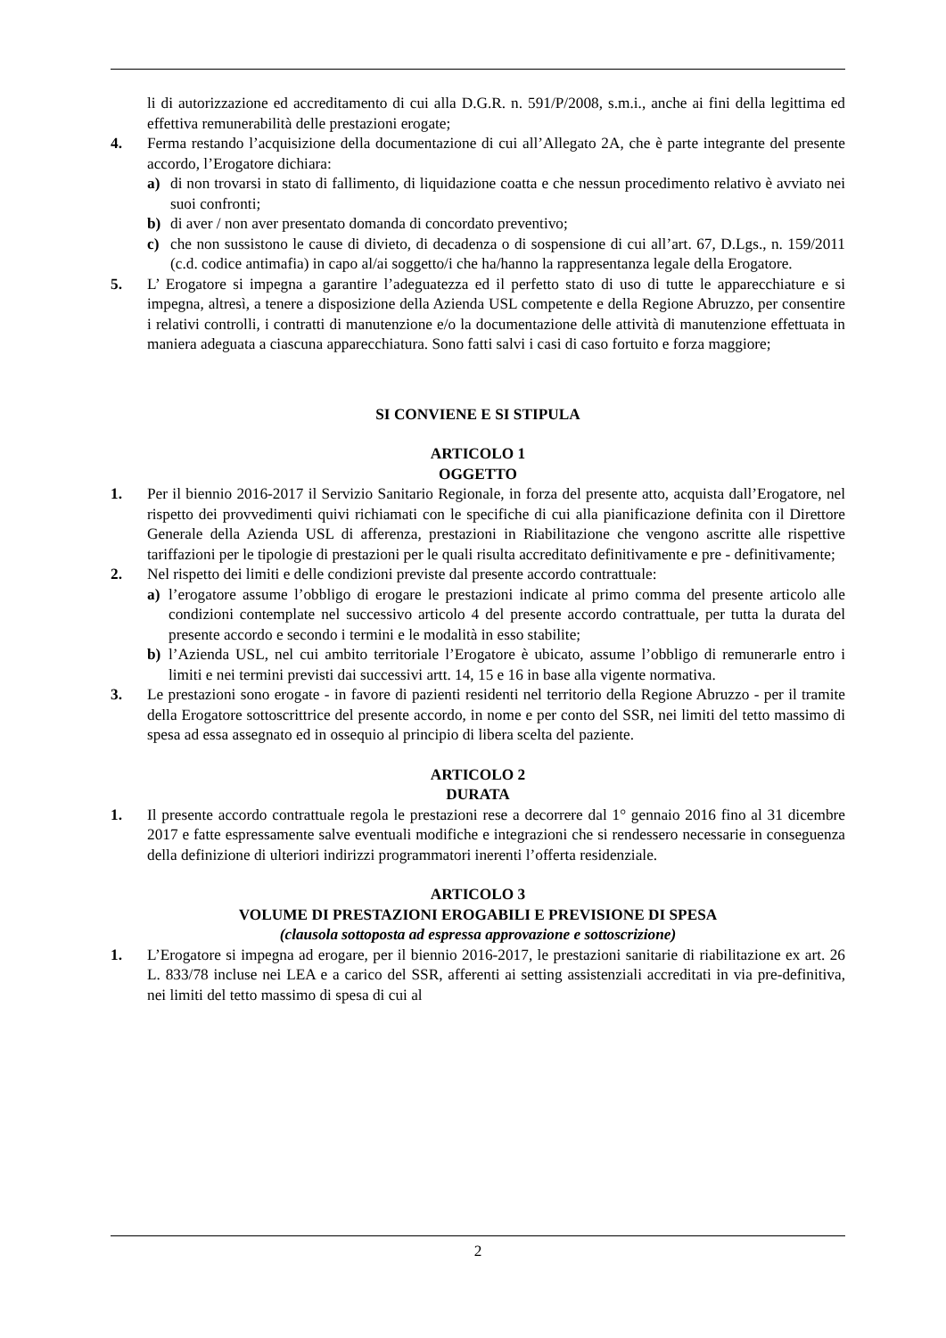li di autorizzazione ed accreditamento di cui alla D.G.R. n. 591/P/2008, s.m.i., anche ai fini della legittima ed effettiva remunerabilità delle prestazioni erogate;
4. Ferma restando l’acquisizione della documentazione di cui all’Allegato 2A, che è parte integrante del presente accordo, l’Erogatore dichiara:
a) di non trovarsi in stato di fallimento, di liquidazione coatta e che nessun procedimento relativo è avviato nei suoi confronti;
b) di aver / non aver presentato domanda di concordato preventivo;
c) che non sussistono le cause di divieto, di decadenza o di sospensione di cui all’art. 67, D.Lgs., n. 159/2011 (c.d. codice antimafia) in capo al/ai soggetto/i che ha/hanno la rappresentanza legale della Erogatore.
5. L’ Erogatore si impegna a garantire l’adeguatezza ed il perfetto stato di uso di tutte le apparecchiature e si impegna, altresì, a tenere a disposizione della Azienda USL competente e della Regione Abruzzo, per consentire i relativi controlli, i contratti di manutenzione e/o la documentazione delle attività di manutenzione effettuata in maniera adeguata a ciascuna apparecchiatura. Sono fatti salvi i casi di caso fortuito e forza maggiore;
SI CONVIENE E SI STIPULA
ARTICOLO 1
OGGETTO
1. Per il biennio 2016-2017 il Servizio Sanitario Regionale, in forza del presente atto, acquista dall’Erogatore, nel rispetto dei provvedimenti quivi richiamati con le specifiche di cui alla pianificazione definita con il Direttore Generale della Azienda USL di afferenza, prestazioni in Riabilitazione che vengono ascritte alle rispettive tariffazioni per le tipologie di prestazioni per le quali risulta accreditato definitivamente e pre - definitivamente;
2. Nel rispetto dei limiti e delle condizioni previste dal presente accordo contrattuale:
a) l’erogatore assume l’obbligo di erogare le prestazioni indicate al primo comma del presente articolo alle condizioni contemplate nel successivo articolo 4 del presente accordo contrattuale, per tutta la durata del presente accordo e secondo i termini e le modalità in esso stabilite;
b) l’Azienda USL, nel cui ambito territoriale l’Erogatore è ubicato, assume l’obbligo di remunerarle entro i limiti e nei termini previsti dai successivi artt. 14, 15 e 16 in base alla vigente normativa.
3. Le prestazioni sono erogate - in favore di pazienti residenti nel territorio della Regione Abruzzo - per il tramite della Erogatore sottoscrittrice del presente accordo, in nome e per conto del SSR, nei limiti del tetto massimo di spesa ad essa assegnato ed in ossequio al principio di libera scelta del paziente.
ARTICOLO 2
DURATA
1. Il presente accordo contrattuale regola le prestazioni rese a decorrere dal 1° gennaio 2016 fino al 31 dicembre 2017 e fatte espressamente salve eventuali modifiche e integrazioni che si rendessero necessarie in conseguenza della definizione di ulteriori indirizzi programmatori inerenti l’offerta residenziale.
ARTICOLO 3
VOLUME DI PRESTAZIONI EROGABILI E PREVISIONE DI SPESA
(clausola sottoposta ad espressa approvazione e sottoscrizione)
1. L’Erogatore si impegna ad erogare, per il biennio 2016-2017, le prestazioni sanitarie di riabilitazione ex art. 26 L. 833/78 incluse nei LEA e a carico del SSR, afferenti ai setting assistenziali accreditati in via pre-definitiva, nei limiti del tetto massimo di spesa di cui al
2